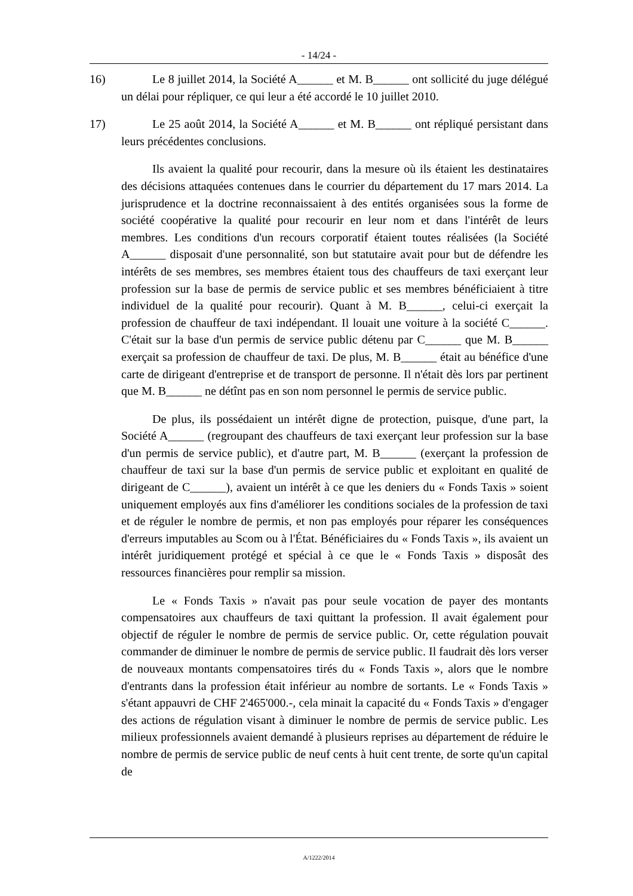- 14/24 -
16) Le 8 juillet 2014, la Société A______ et M. B______ ont sollicité du juge délégué un délai pour répliquer, ce qui leur a été accordé le 10 juillet 2010.
17) Le 25 août 2014, la Société A______ et M. B______ ont répliqué persistant dans leurs précédentes conclusions.
Ils avaient la qualité pour recourir, dans la mesure où ils étaient les destinataires des décisions attaquées contenues dans le courrier du département du 17 mars 2014. La jurisprudence et la doctrine reconnaissaient à des entités organisées sous la forme de société coopérative la qualité pour recourir en leur nom et dans l'intérêt de leurs membres. Les conditions d'un recours corporatif étaient toutes réalisées (la Société A______ disposait d'une personnalité, son but statutaire avait pour but de défendre les intérêts de ses membres, ses membres étaient tous des chauffeurs de taxi exerçant leur profession sur la base de permis de service public et ses membres bénéficiaient à titre individuel de la qualité pour recourir). Quant à M. B______, celui-ci exerçait la profession de chauffeur de taxi indépendant. Il louait une voiture à la société C______. C'était sur la base d'un permis de service public détenu par C______ que M. B______ exerçait sa profession de chauffeur de taxi. De plus, M. B______ était au bénéfice d'une carte de dirigeant d'entreprise et de transport de personne. Il n'était dès lors par pertinent que M. B______ ne détînt pas en son nom personnel le permis de service public.
De plus, ils possédaient un intérêt digne de protection, puisque, d'une part, la Société A______ (regroupant des chauffeurs de taxi exerçant leur profession sur la base d'un permis de service public), et d'autre part, M. B______ (exerçant la profession de chauffeur de taxi sur la base d'un permis de service public et exploitant en qualité de dirigeant de C______), avaient un intérêt à ce que les deniers du « Fonds Taxis » soient uniquement employés aux fins d'améliorer les conditions sociales de la profession de taxi et de réguler le nombre de permis, et non pas employés pour réparer les conséquences d'erreurs imputables au Scom ou à l'État. Bénéficiaires du « Fonds Taxis », ils avaient un intérêt juridiquement protégé et spécial à ce que le « Fonds Taxis » disposât des ressources financières pour remplir sa mission.
Le « Fonds Taxis » n'avait pas pour seule vocation de payer des montants compensatoires aux chauffeurs de taxi quittant la profession. Il avait également pour objectif de réguler le nombre de permis de service public. Or, cette régulation pouvait commander de diminuer le nombre de permis de service public. Il faudrait dès lors verser de nouveaux montants compensatoires tirés du « Fonds Taxis », alors que le nombre d'entrants dans la profession était inférieur au nombre de sortants. Le « Fonds Taxis » s'étant appauvri de CHF 2'465'000.-, cela minait la capacité du « Fonds Taxis » d'engager des actions de régulation visant à diminuer le nombre de permis de service public. Les milieux professionnels avaient demandé à plusieurs reprises au département de réduire le nombre de permis de service public de neuf cents à huit cent trente, de sorte qu'un capital de
A/1222/2014